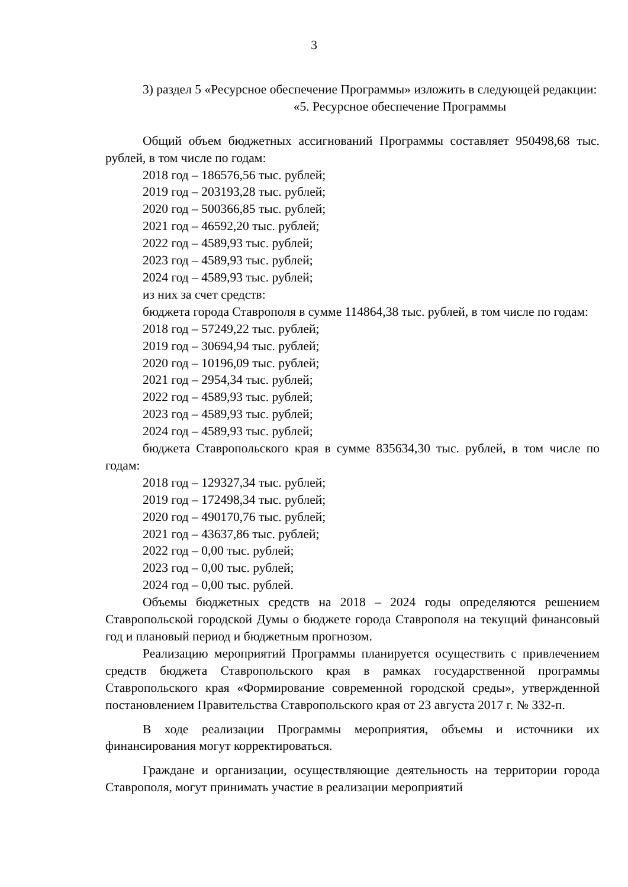3
3) раздел 5 «Ресурсное обеспечение Программы» изложить в следующей редакции:
«5. Ресурсное обеспечение Программы
Общий объем бюджетных ассигнований Программы составляет 950498,68 тыс. рублей, в том числе по годам:
2018 год – 186576,56 тыс. рублей;
2019 год – 203193,28 тыс. рублей;
2020 год – 500366,85 тыс. рублей;
2021 год – 46592,20 тыс. рублей;
2022 год – 4589,93 тыс. рублей;
2023 год – 4589,93 тыс. рублей;
2024 год – 4589,93 тыс. рублей;
из них за счет средств:
бюджета города Ставрополя в сумме 114864,38 тыс. рублей, в том числе по годам:
2018 год – 57249,22 тыс. рублей;
2019 год – 30694,94 тыс. рублей;
2020 год – 10196,09 тыс. рублей;
2021 год – 2954,34 тыс. рублей;
2022 год – 4589,93 тыс. рублей;
2023 год – 4589,93 тыс. рублей;
2024 год – 4589,93 тыс. рублей;
бюджета Ставропольского края в сумме 835634,30 тыс. рублей, в том числе по годам:
2018 год – 129327,34 тыс. рублей;
2019 год – 172498,34 тыс. рублей;
2020 год – 490170,76 тыс. рублей;
2021 год – 43637,86 тыс. рублей;
2022 год – 0,00 тыс. рублей;
2023 год – 0,00 тыс. рублей;
2024 год – 0,00 тыс. рублей.
Объемы бюджетных средств на 2018 – 2024 годы определяются решением Ставропольской городской Думы о бюджете города Ставрополя на текущий финансовый год и плановый период и бюджетным прогнозом.
Реализацию мероприятий Программы планируется осуществить с привлечением средств бюджета Ставропольского края в рамках государственной программы Ставропольского края «Формирование современной городской среды», утвержденной постановлением Правительства Ставропольского края от 23 августа 2017 г. № 332-п.
В ходе реализации Программы мероприятия, объемы и источники их финансирования могут корректироваться.
Граждане и организации, осуществляющие деятельность на территории города Ставрополя, могут принимать участие в реализации мероприятий